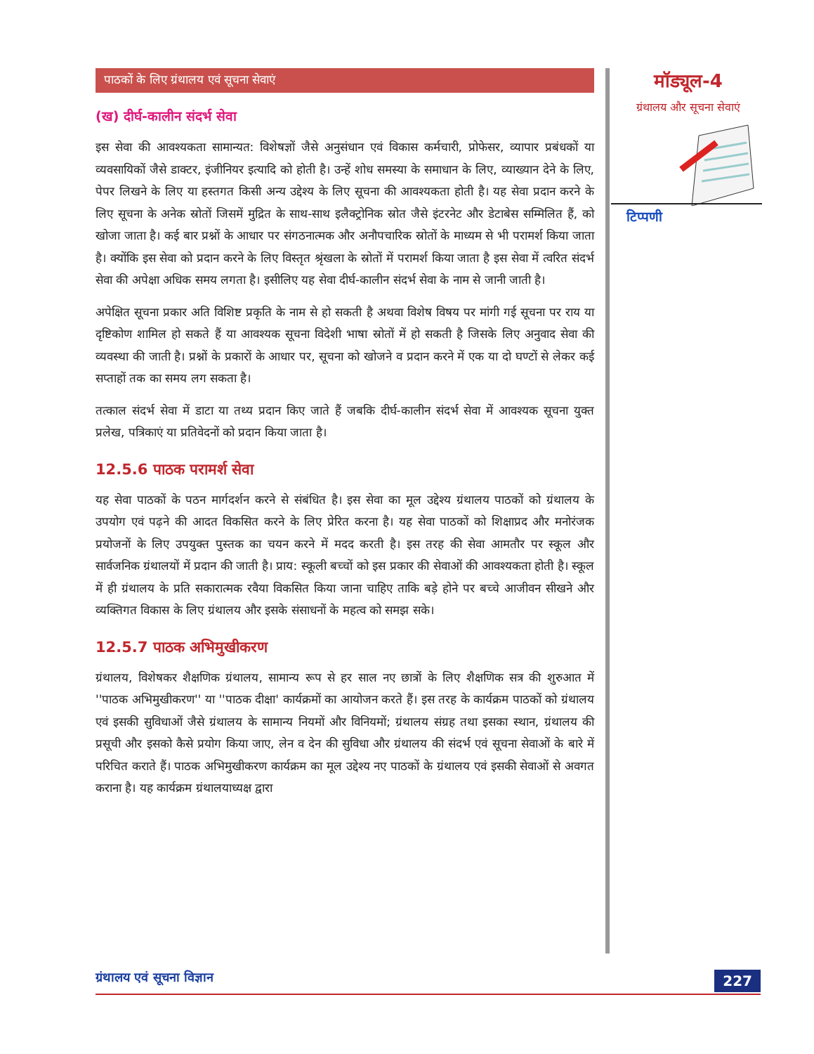पाठकों के लिए ग्रंथालय एवं सूचना सेवाएं
(ख) दीर्घ-कालीन संदर्भ सेवा
इस सेवा की आवश्यकता सामान्यत: विशेषज्ञों जैसे अनुसंधान एवं विकास कर्मचारी, प्रोफेसर, व्यापार प्रबंधकों या व्यवसायिकों जैसे डाक्टर, इंजीनियर इत्यादि को होती है। उन्हें शोध समस्या के समाधान के लिए, व्याख्यान देने के लिए, पेपर लिखने के लिए या हस्तगत किसी अन्य उद्देश्य के लिए सूचना की आवश्यकता होती है। यह सेवा प्रदान करने के लिए सूचना के अनेक स्रोतों जिसमें मुद्रित के साथ-साथ इलैक्ट्रोनिक स्रोत जैसे इंटरनेट और डेटाबेस सम्मिलित हैं, को खोजा जाता है। कई बार प्रश्नों के आधार पर संगठनात्मक और अनौपचारिक स्रोतों के माध्यम से भी परामर्श किया जाता है। क्योंकि इस सेवा को प्रदान करने के लिए विस्तृत श्रृंखला के स्रोतों में परामर्श किया जाता है इस सेवा में त्वरित संदर्भ सेवा की अपेक्षा अधिक समय लगता है। इसीलिए यह सेवा दीर्घ-कालीन संदर्भ सेवा के नाम से जानी जाती है।
अपेक्षित सूचना प्रकार अति विशिष्ट प्रकृति के नाम से हो सकती है अथवा विशेष विषय पर मांगी गई सूचना पर राय या दृष्टिकोण शामिल हो सकते हैं या आवश्यक सूचना विदेशी भाषा स्रोतों में हो सकती है जिसके लिए अनुवाद सेवा की व्यवस्था की जाती है। प्रश्नों के प्रकारों के आधार पर, सूचना को खोजने व प्रदान करने में एक या दो घण्टों से लेकर कई सप्ताहों तक का समय लग सकता है।
तत्काल संदर्भ सेवा में डाटा या तथ्य प्रदान किए जाते हैं जबकि दीर्घ-कालीन संदर्भ सेवा में आवश्यक सूचना युक्त प्रलेख, पत्रिकाएं या प्रतिवेदनों को प्रदान किया जाता है।
12.5.6 पाठक परामर्श सेवा
यह सेवा पाठकों के पठन मार्गदर्शन करने से संबंधित है। इस सेवा का मूल उद्देश्य ग्रंथालय पाठकों को ग्रंथालय के उपयोग एवं पढ़ने की आदत विकसित करने के लिए प्रेरित करना है। यह सेवा पाठकों को शिक्षाप्रद और मनोरंजक प्रयोजनों के लिए उपयुक्त पुस्तक का चयन करने में मदद करती है। इस तरह की सेवा आमतौर पर स्कूल और सार्वजनिक ग्रंथालयों में प्रदान की जाती है। प्राय: स्कूली बच्चों को इस प्रकार की सेवाओं की आवश्यकता होती है। स्कूल में ही ग्रंथालय के प्रति सकारात्मक रवैया विकसित किया जाना चाहिए ताकि बड़े होने पर बच्चे आजीवन सीखने और व्यक्तिगत विकास के लिए ग्रंथालय और इसके संसाधनों के महत्व को समझ सके।
12.5.7 पाठक अभिमुखीकरण
ग्रंथालय, विशेषकर शैक्षणिक ग्रंथालय, सामान्य रूप से हर साल नए छात्रों के लिए शैक्षणिक सत्र की शुरुआत में ''पाठक अभिमुखीकरण'' या ''पाठक दीक्षा' कार्यक्रमों का आयोजन करते हैं। इस तरह के कार्यक्रम पाठकों को ग्रंथालय एवं इसकी सुविधाओं जैसे ग्रंथालय के सामान्य नियमों और विनियमों; ग्रंथालय संग्रह तथा इसका स्थान, ग्रंथालय की प्रसूची और इसको कैसे प्रयोग किया जाए, लेन व देन की सुविधा और ग्रंथालय की संदर्भ एवं सूचना सेवाओं के बारे में परिचित कराते हैं। पाठक अभिमुखीकरण कार्यक्रम का मूल उद्देश्य नए पाठकों के ग्रंथालय एवं इसकी सेवाओं से अवगत कराना है। यह कार्यक्रम ग्रंथालयाध्यक्ष द्वारा
मॉड्यूल-4
ग्रंथालय और सूचना सेवाएं
टिप्पणी
ग्रंथालय एवं सूचना विज्ञान
227